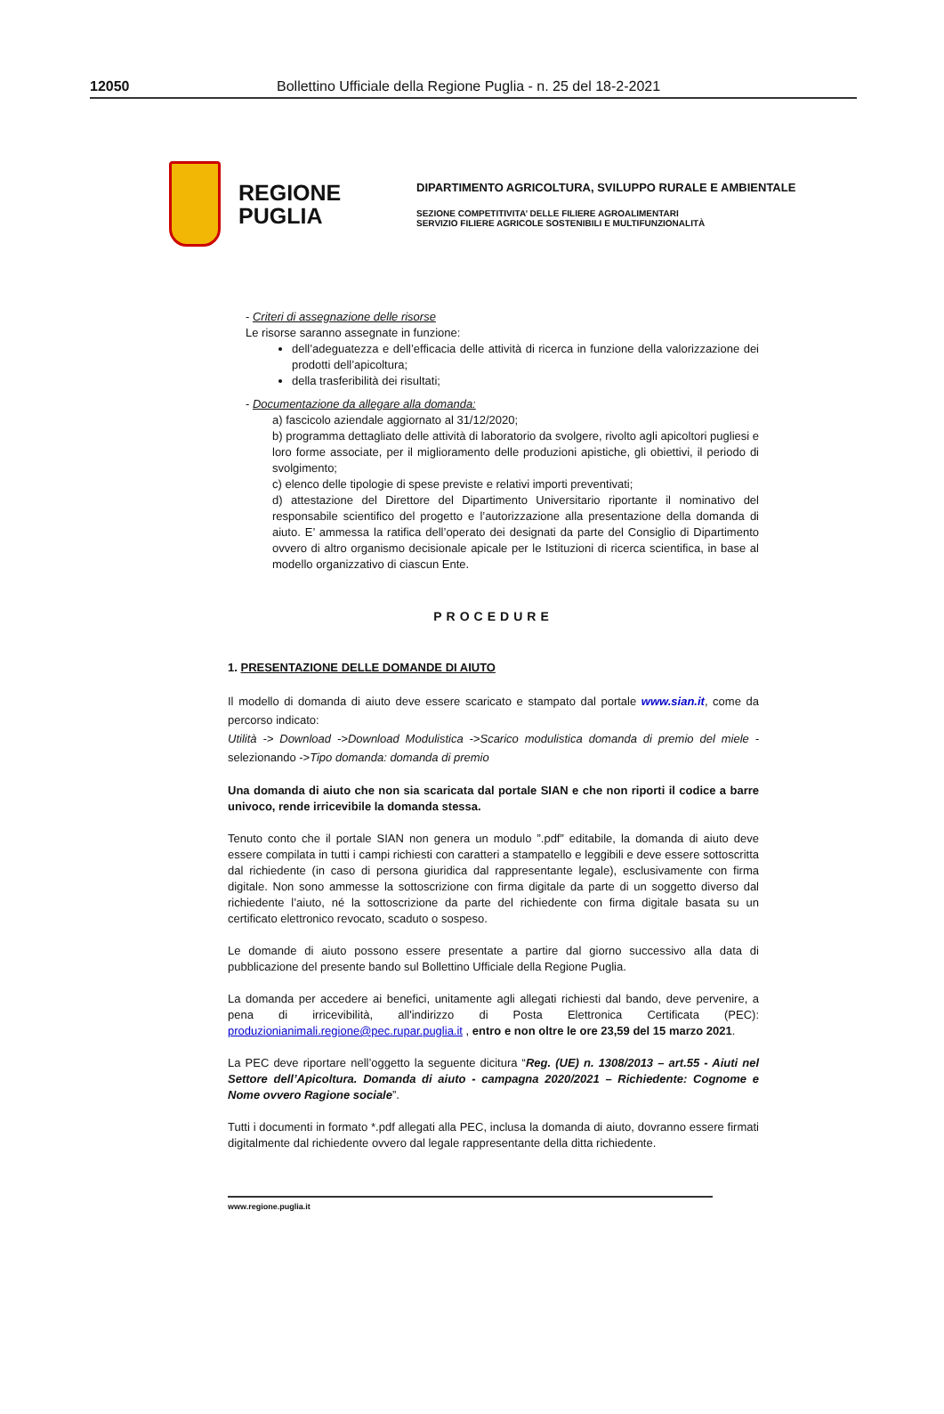12050 Bollettino Ufficiale della Regione Puglia - n. 25 del 18-2-2021
REGIONE PUGLIA
DIPARTIMENTO AGRICOLTURA, SVILUPPO RURALE E AMBIENTALE
SEZIONE COMPETITIVITA’ DELLE FILIERE AGROALIMENTARI
SERVIZIO FILIERE AGRICOLE SOSTENIBILI E MULTIFUNZIONALITÀ
- Criteri di assegnazione delle risorse
Le risorse saranno assegnate in funzione:
dell’adeguatezza e dell’efficacia delle attività di ricerca in funzione della valorizzazione dei prodotti dell’apicoltura;
della trasferibilità dei risultati;
- Documentazione da allegare alla domanda:
a) fascicolo aziendale aggiornato al 31/12/2020;
b) programma dettagliato delle attività di laboratorio da svolgere, rivolto agli apicoltori pugliesi e loro forme associate, per il miglioramento delle produzioni apistiche, gli obiettivi, il periodo di svolgimento;
c) elenco delle tipologie di spese previste e relativi importi preventivati;
d) attestazione del Direttore del Dipartimento Universitario riportante il nominativo del responsabile scientifico del progetto e l’autorizzazione alla presentazione della domanda di aiuto. E’ ammessa la ratifica dell’operato dei designati da parte del Consiglio di Dipartimento ovvero di altro organismo decisionale apicale per le Istituzioni di ricerca scientifica, in base al modello organizzativo di ciascun Ente.
PROCEDURE
1. PRESENTAZIONE DELLE DOMANDE DI AIUTO
Il modello di domanda di aiuto deve essere scaricato e stampato dal portale www.sian.it, come da percorso indicato:
Utilità -> Download ->Download Modulistica ->Scarico modulistica domanda di premio del miele - selezionando ->Tipo domanda: domanda di premio
Una domanda di aiuto che non sia scaricata dal portale SIAN e che non riporti il codice a barre univoco, rende irricevibile la domanda stessa.
Tenuto conto che il portale SIAN non genera un modulo ”.pdf” editabile, la domanda di aiuto deve essere compilata in tutti i campi richiesti con caratteri a stampatello e leggibili e deve essere sottoscritta dal richiedente (in caso di persona giuridica dal rappresentante legale), esclusivamente con firma digitale. Non sono ammesse la sottoscrizione con firma digitale da parte di un soggetto diverso dal richiedente l’aiuto, né la sottoscrizione da parte del richiedente con firma digitale basata su un certificato elettronico revocato, scaduto o sospeso.
Le domande di aiuto possono essere presentate a partire dal giorno successivo alla data di pubblicazione del presente bando sul Bollettino Ufficiale della Regione Puglia.
La domanda per accedere ai benefici, unitamente agli allegati richiesti dal bando, deve pervenire, a pena di irricevibilità, all'indirizzo di Posta Elettronica Certificata (PEC): produzionianimali.regione@pec.rupar.puglia.it , entro e non oltre le ore 23,59 del 15 marzo 2021.
La PEC deve riportare nell’oggetto la seguente dicitura “Reg. (UE) n. 1308/2013 – art.55 - Aiuti nel Settore dell’Apicoltura. Domanda di aiuto - campagna 2020/2021 – Richiedente: Cognome e Nome ovvero Ragione sociale”.
Tutti i documenti in formato *.pdf allegati alla PEC, inclusa la domanda di aiuto, dovranno essere firmati digitalmente dal richiedente ovvero dal legale rappresentante della ditta richiedente.
www.regione.puglia.it